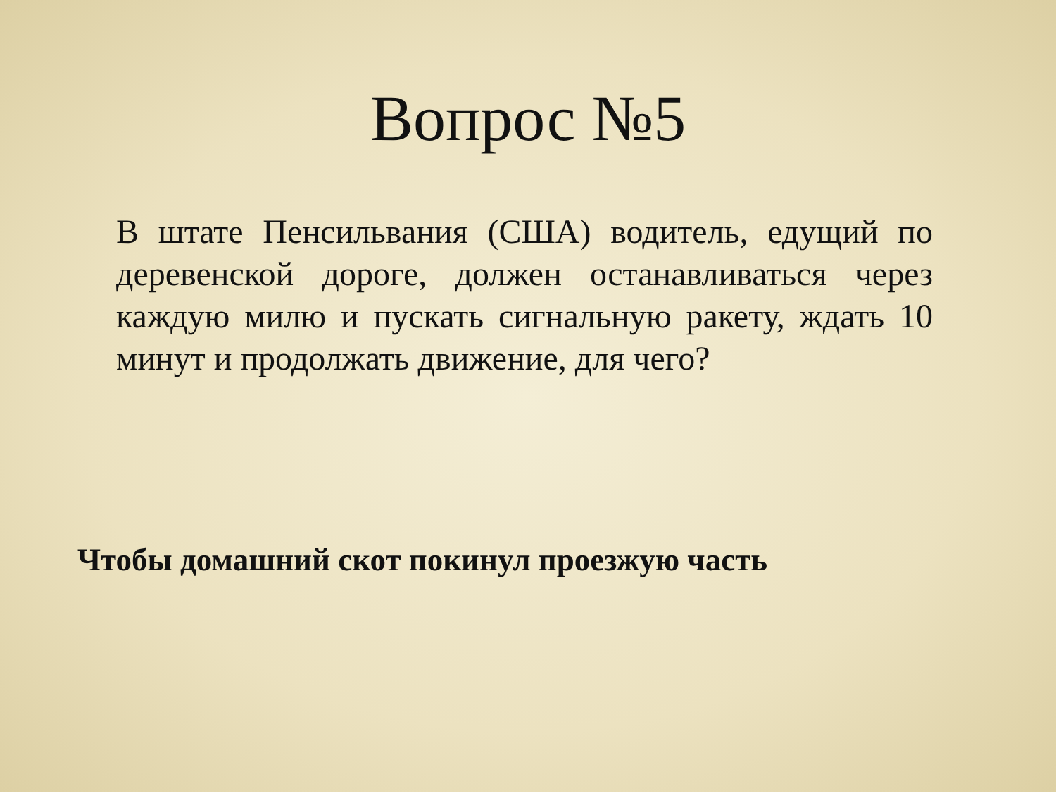Вопрос №5
В штате Пенсильвания (США) водитель, едущий по деревенской дороге, должен останавливаться через каждую милю и пускать сигнальную ракету, ждать 10 минут и продолжать движение, для чего?
Чтобы домашний скот покинул проезжую часть